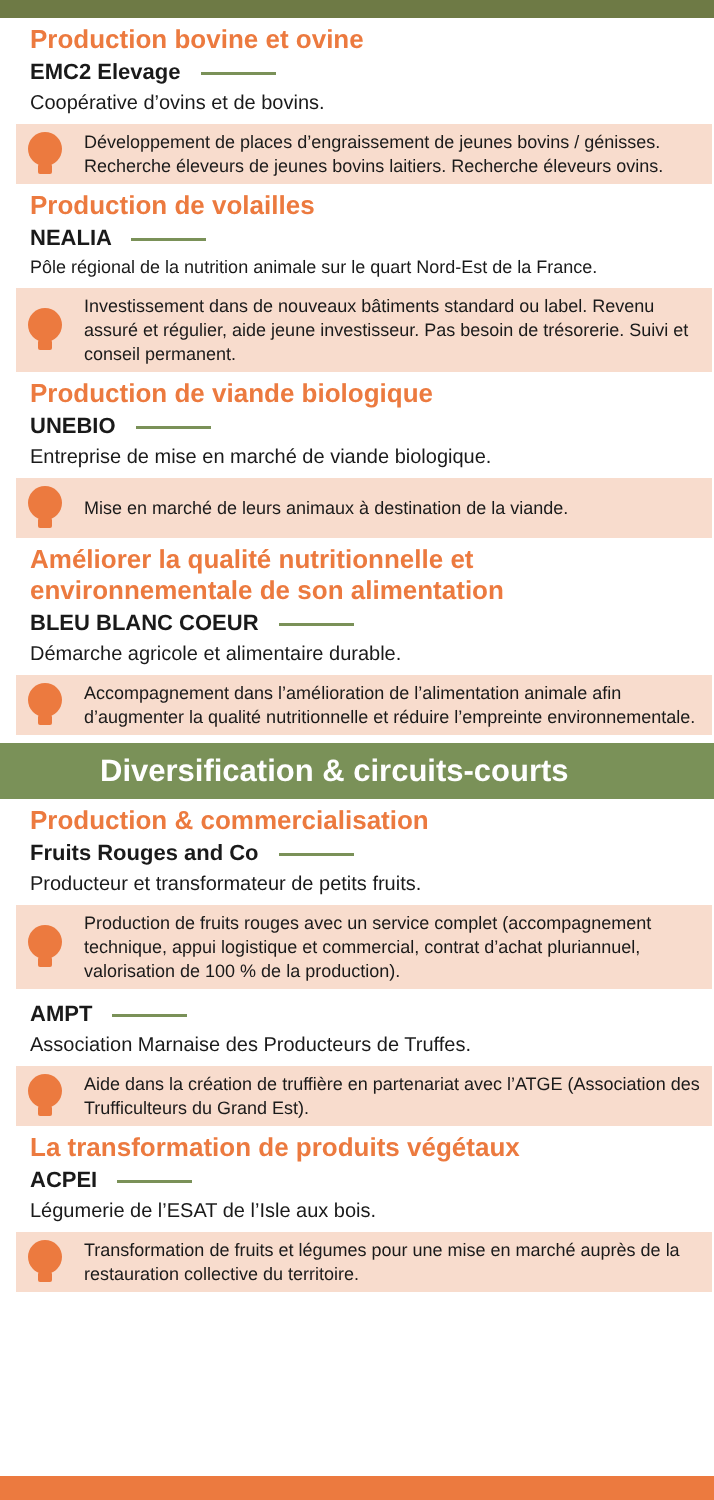Production bovine et ovine
EMC2 Elevage
Coopérative d’ovins et de bovins.
Développement de places d’engraissement de jeunes bovins / génisses. Recherche éleveurs de jeunes bovins laitiers. Recherche éleveurs ovins.
Production de volailles
NEALIA
Pôle régional de la nutrition animale sur le quart Nord-Est de la France.
Investissement dans de nouveaux bâtiments standard ou label. Revenu assuré et régulier, aide jeune investisseur. Pas besoin de trésorerie. Suivi et conseil permanent.
Production de viande biologique
UNEBIO
Entreprise de mise en marché de viande biologique.
Mise en marché de leurs animaux à destination de la viande.
Améliorer la qualité nutritionnelle et environnementale de son alimentation
BLEU BLANC COEUR
Démarche agricole et alimentaire durable.
Accompagnement dans l’amélioration de l’alimentation animale afin d’augmenter la qualité nutritionnelle et réduire l’empreinte environnementale.
Diversification & circuits-courts
Production & commercialisation
Fruits Rouges and Co
Producteur et transformateur de petits fruits.
Production de fruits rouges avec un service complet (accompagnement technique, appui logistique et commercial, contrat d’achat pluriannuel, valorisation de 100 % de la production).
AMPT
Association Marnaise des Producteurs de Truffes.
Aide dans la création de truffière en partenariat avec l’ATGE (Association des Trufficulteurs du Grand Est).
La transformation de produits végétaux
ACPEI
Légumerie de l’ESAT de l’Isle aux bois.
Transformation de fruits et légumes pour une mise en marché auprès de la restauration collective du territoire.